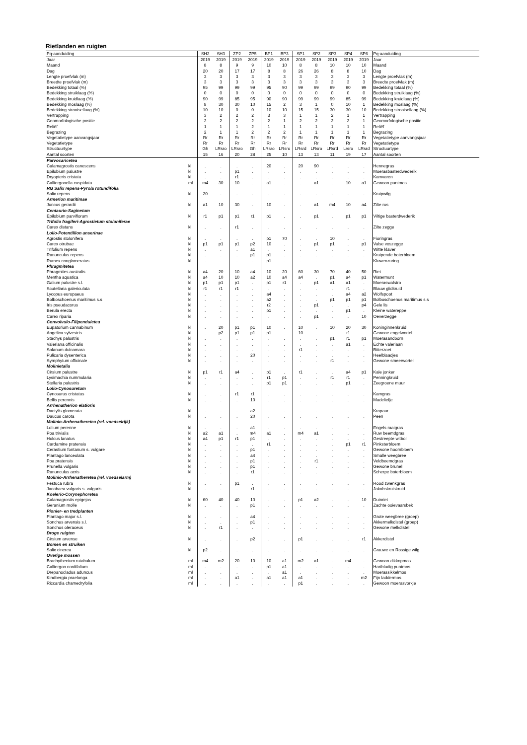Rietlanden en ruigten
| Pq-aanduiding | | SH2 | SH3 | ZP2 | ZP5 | BP1 | BP3 | SP1 | SP2 | SP3 | SP4 | SP6 | Pq-aanduiding |
| --- | --- | --- | --- | --- | --- | --- | --- | --- | --- | --- | --- | --- | --- |
| Jaar | | 2019 | 2019 | 2019 | 2019 | 2019 | 2019 | 2019 | 2019 | 2019 | 2019 | 2019 | Jaar |
| Maand | | 8 | 8 | 9 | 9 | 10 | 10 | 8 | 8 | 10 | 10 | 10 | Maand |
| Dag | | 20 | 20 | 17 | 17 | 8 | 8 | 26 | 26 | 8 | 8 | 10 | Dag |
| Lengte proefvlak (m) | | 3 | 3 | 3 | 3 | 3 | 3 | 3 | 3 | 3 | 3 | 3 | Lengte proefvlak (m) |
| Breedte proefvlak (m) | | 3 | 3 | 3 | 3 | 3 | 3 | 3 | 3 | 3 | 3 | 3 | Breedte proefvlak (m) |
| Bedekking totaal (%) | | 95 | 99 | 99 | 99 | 95 | 90 | 99 | 99 | 99 | 90 | 99 | Bedekking totaal (%) |
| Bedekking struiklaag (%) | | 0 | 0 | 0 | 0 | 0 | 0 | 0 | 0 | 0 | 0 | 0 | Bedekking struiklaag (%) |
| Bedekking kruidlaag (%) | | 90 | 99 | 85 | 95 | 90 | 90 | 99 | 99 | 99 | 85 | 99 | Bedekking kruidlaag (%) |
| Bedekking moslaag (%) | | 8 | 30 | 30 | 10 | 15 | 2 | 3 | 1 | 0 | 10 | 1 | Bedekking moslaag (%) |
| Bedekking strooisellaag (%) | | 10 | 10 | 0 | 0 | 10 | 10 | 15 | 15 | 30 | 30 | 10 | Bedekking strooisellaag (%) |
| Vertrapping | | 3 | 2 | 2 | 2 | 3 | 3 | 1 | 1 | 2 | 1 | 1 | Vertrapping |
| Geomorfologische positie | | 2 | 2 | 2 | 2 | 2 | 1 | 2 | 2 | 2 | 2 | 1 | Geomorfologische positie |
| Reliëf | | 1 | 1 | 1 | 2 | 1 | 1 | 1 | 1 | 1 | 1 | 1 | Reliëf |
| Begrazing | | 2 | 1 | 1 | 2 | 2 | 2 | 1 | 1 | 1 | 1 | 1 | Begrazing |
| Vegetatietype aanvangsjaar | | Rr | Rr | Rr | Rr | Rr | Rr | Rr | Rr | Rr | Rr | Rr | Vegetatietype aanvangsjaar |
| Vegetatietype | | Rr | Rr | Rr | Rr | Rr | Rr | Rr | Rr | Rr | Rr | Rr | Vegetatietype |
| Structuurtype | | Gh | LRsro | LRsro | Gh | LRsro | LRsro | LRsrd | LRsro | LRsrd | Lrsro | LRsrd | Structuurtype |
| Aantal soorten | | 15 | 16 | 20 | 28 | 25 | 10 | 13 | 13 | 11 | 19 | 17 | Aantal soorten |
| Parvocaricetea | | | | | | | | | | | | | |
| Calamagrostis canescens | kl | . | . | . | . | 20 | . | 20 | 90 | . | . | . | Hennegras |
| Epilobium palustre | kl | . | . | p1 | . | . | . | . | . | . | . | . | Moerasbasterdwederik |
| Dryopteris cristata | kl | . | . | r1 | . | . | . | . | . | . | . | . | Kamvaren |
| Calliergonella cuspidata | ml | m4 | 30 | 10 | . | a1 | . | . | a1 | . | 10 | a1 | Gewoon puntmos |
| RG Salix repens-Pyrola rotundifolia | | | | | | | | | | | | | |
| Salix repens | kl | 20 | . | . | . | . | . | . | . | . | . | . | Kruipwilg |
| Armerion maritimae | | | | | | | | | | | | | |
| Juncus gerardii | kl | a1 | 10 | 30 | . | 10 | . | . | a1 | m4 | 10 | a4 | Zilte rus |
| Centaurio-Saginetum | | | | | | | | | | | | | |
| Epilobium parviflorum | kl | r1 | p1 | p1 | r1 | p1 | . | . | p1 | . | p1 | p1 | Viltige basterdwederik |
| Trifolio fragiferi-Agrostietum stoloniferae | | | | | | | | | | | | | |
| Carex distans | kl | . | . | r1 | . | . | . | . | . | . | . | . | Zilte zegge |
| Lolio-Potentillion anserinae | | | | | | | | | | | | | |
| Agrostis stolonifera | kl | . | . | . | . | p1 | 70 | . | . | 10 | . | . | Fioringras |
| Carex otrubae | kl | p1 | p1 | p1 | p2 | 10 | . | . | p1 | p1 | . | p1 | Valse voszegge |
| Trifolium repens | kl | . | . | . | a1 | . | . | . | . | . | . | . | Witte klaver |
| Ranunculus repens | kl | . | . | . | p1 | p1 | . | . | . | . | . | . | Kruipende boterbloem |
| Rumex conglomeratus | kl | . | . | . | . | p1 | . | . | . | . | . | . | Kluwenzuring |
| Phragmitetea | | | | | | | | | | | | | |
| Phragmites australis | kl | a4 | 20 | 10 | a4 | 10 | 20 | 60 | 30 | 70 | 40 | 50 | Riet |
| Mentha aquatica | kl | a4 | 10 | 10 | a2 | 10 | a4 | a4 | . | p1 | a4 | p1 | Watermunt |
| Galium palustre s.l. | kl | p1 | p1 | p1 | . | p1 | r1 | . | p1 | a1 | a1 | . | Moeraswalstro |
| Scutellaria galericulata | kl | r1 | r1 | r1 | . | . | . | . | . | . | r1 | . | Blauw glidkruid |
| Lycopus europaeus | kl | . | . | . | . | a4 | . | . | . | . | a4 | a2 | Wolfspoot |
| Bolboschoenus maritimus s.s | kl | . | . | . | . | a2 | . | . | . | p1 | p1 | p1 | Bolboschoenus maritimus s.s |
| Iris pseudacorus | kl | . | . | . | . | r2 | . | . | p1 | . | . | p4 | Gele lis |
| Berula erecta | kl | . | . | . | . | p1 | . | . | . | . | p1 | . | Kleine watereppe |
| Carex riparia | kl | . | . | . | . | . | . | . | p1 | . | . | 10 | Oeverzegge |
| Convolvulo-Filipenduletea | | | | | | | | | | | | | |
| Eupatorium cannabinum | kl | . | 20 | p1 | p1 | 10 | . | 10 | . | 10 | 20 | 30 | Koninginnenkruid |
| Angelica sylvestris | kl | . | p2 | p1 | p1 | p1 | . | 10 | . | . | r1 | . | Gewone engelwortel |
| Stachys palustris | kl | . | . | . | . | . | . | . | . | p1 | r1 | p1 | Moerasandoorn |
| Valeriana officinalis | kl | . | . | . | . | . | . | . | . | . | a1 | . | Echte valeriaan |
| Solanum dulcamara | kl | . | . | . | . | . | . | r1 | . | . | . | . | Bitterzoet |
| Pulicaria dysenterica | kl | . | . | . | 20 | . | . | . | . | . | . | . | Heelblaadjes |
| Symphytum officinale | kl | . | . | . | . | . | . | . | . | r1 | . | . | Gewone smeerwortel |
| Molinietalia | | | | | | | | | | | | | |
| Cirsium palustre | kl | p1 | r1 | a4 | . | p1 | . | r1 | . | . | a4 | p1 | Kale jonker |
| Lysimachia nummularia | kl | . | . | . | . | r1 | p1 | . | . | r1 | r1 | . | Penningkruid |
| Stellaria palustris | kl | . | . | . | . | p1 | p1 | . | . | . | p1 | . | Zeegroene muur |
| Lolio-Cynosuretum | | | | | | | | | | | | | |
| Cynosurus cristatus | kl | . | . | r1 | r1 | . | . | . | . | . | . | . | Kamgras |
| Bellis perennis | kl | . | . | . | 10 | . | . | . | . | . | . | . | Madeliefje |
| Arrhenatherion elatioris | | | | | | | | | | | | | |
| Dactylis glomerata | kl | . | . | . | a2 | . | . | . | . | . | . | . | Kropaar |
| Daucus carota | kl | . | . | . | 20 | . | . | . | . | . | . | . | Peen |
| Molinio-Arrhenatheretea (rel. voedselrijk) | | | | | | | | | | | | | |
| Lolium perenne | kl | . | . | . | a1 | . | . | . | . | . | . | . | Engels raaigras |
| Poa trivialis | kl | a2 | a1 | . | m4 | a1 | . | m4 | a1 | . | . | . | Ruw beemdgras |
| Holcus lanatus | kl | a4 | p1 | r1 | p1 | . | . | . | . | . | . | . | Gestreepte witbol |
| Cardamine pratensis | kl | . | . | . | . | r1 | . | . | . | . | p1 | r1 | Pinksterbloem |
| Cerastium fontanum s. vulgare | kl | . | . | . | p1 | . | . | . | . | . | . | . | Gewone hoornbloem |
| Plantago lanceolata | kl | . | . | . | a4 | . | . | . | . | . | . | . | Smalle weegbree |
| Poa pratensis | kl | . | . | . | p1 | . | . | . | r1 | . | . | . | Veldbeemdgras |
| Prunella vulgaris | kl | . | . | . | p1 | . | . | . | . | . | . | . | Gewone brunel |
| Ranunculus acris | kl | . | . | . | r1 | . | . | . | . | . | . | . | Scherpe boterbloem |
| Molinio-Arrhenatheretea (rel. voedselarm) | | | | | | | | | | | | | |
| Festuca rubra | kl | . | . | p1 | . | . | . | . | . | . | . | . | Rood zwenkgras |
| Jacobaea vulgaris s. vulgaris | kl | . | . | . | r1 | . | . | . | . | . | . | . | Jakobskruiskruid |
| Koelerio-Corynephoretea | | | | | | | | | | | | | |
| Calamagrostis epigejos | kl | 60 | 40 | 40 | 10 | . | . | p1 | a2 | . | . | 10 | Duinriet |
| Geranium molle | kl | . | . | . | p1 | . | . | . | . | . | . | . | Zachte ooievaarsbek |
| Pionier- en tredplanten | | | | | | | | | | | | | |
| Plantago major s.l. | kl | . | . | . | a4 | . | . | . | . | . | . | . | Grote weegbree (groep) |
| Sonchus arvensis s.l. | kl | . | . | . | p1 | . | . | . | . | . | . | . | Akkermelkdistel (groep) |
| Sonchus oleraceus | kl | . | r1 | . | . | . | . | . | . | . | . | . | Gewone melkdistel |
| Droge ruigten | | | | | | | | | | | | | |
| Cirsium arvense | kl | . | . | . | p2 | . | . | p1 | . | . | . | r1 | Akkerdistel |
| Bomen en struiken | | | | | | | | | | | | | |
| Salix cinerea | kl | p2 | . | . | . | . | . | . | . | . | . | . | Grauwe en Rossige wilg |
| Overige mossen | | | | | | | | | | | | | |
| Brachythecium rutabulum | ml | m4 | m2 | 20 | 10 | 10 | a1 | m2 | a1 | . | m4 | . | Gewoon dikkopmos |
| Calliergon cordifolium | ml | . | . | . | . | p1 | a1 | . | . | . | . | . | Hartbladig puntmos |
| Drepanocladus aduncus | ml | . | . | . | . | . | a1 | . | . | . | . | . | Moerassikkelmos |
| Kindbergia praelonga | ml | . | . | a1 | . | a1 | a1 | a1 | . | . | . | m2 | Fijn laddermos |
| Riccardia chamedryfolia | ml | . | . | . | . | . | . | p1 | . | . | . | . | Gewoon moerasvorkje |